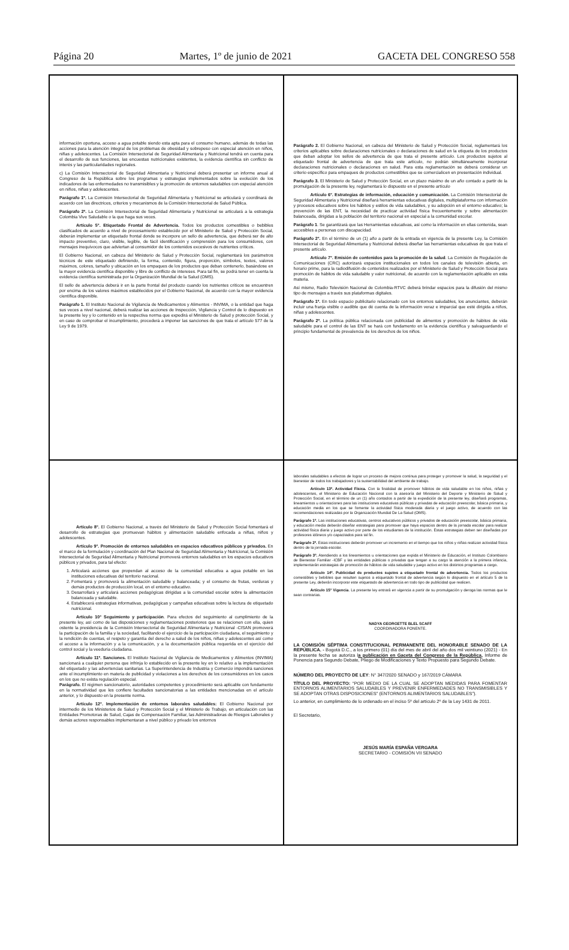Página 20 Martes, 1º de junio de 2021 GACETA DEL CONGRESO 558
información oportuna, acceso a agua potable siendo esta apta para el consumo humano, además de todas las acciones para la atención integral de los problemas de obesidad y sobrepeso con especial atención en niños, niñas y adolescentes. La Comisión Intersectorial de Seguridad Alimentaria y Nutricional tendrá en cuenta para el desarrollo de sus funciones, las encuestas nutricionales existentes, la evidencia científica sin conflicto de interés y las particularidades regionales.
c) La Comisión Intersectorial de Seguridad Alimentaria y Nutricional deberá presentar un informe anual al Congreso de la República sobre los programas y estrategias implementados sobre la evolución de los indicadores de las enfermedades no transmisibles y la promoción de entornos saludables con especial atención en niños, niñas y adolescentes.
Parágrafo 1º. La Comisión Intersectorial de Seguridad Alimentaria y Nutricional se articulará y coordinará de acuerdo con las directrices, criterios y mecanismos de la Comisión Intersectorial de Salud Pública.
Parágrafo 2ª. La Comisión Intersectorial de Seguridad Alimentaria y Nutricional se articulará a la estrategia Colombia Vive Saludable o la que haga sus veces.
Artículo 5°. Etiquetado Frontal de Advertencia. Todos los productos comestibles o bebibles clasificados de acuerdo a nivel de procesamiento establecido por el Ministerio de Salud y Protección Social, deberán implementar un etiquetado frontal donde se incorpore un sello de advertencia, que deberá ser de alto impacto preventivo, claro, visible, legible, de fácil identificación y comprensión para los consumidores, con mensajes inequívocos que adviertan al consumidor de los contenidos excesivos de nutrientes críticos.
El Gobierno Nacional, en cabeza del Ministerio de Salud y Protección Social, reglamentará los parámetros técnicos de este etiquetado definiendo, la forma, contenido, figura, proporción, símbolos, textos, valores máximos, colores, tamaño y ubicación en los empaques de los productos que deban contenerlo, basándose en la mayor evidencia científica disponible y libre de conflicto de intereses. Para tal fin, se podrá tener en cuenta la evidencia científica suministrada por la Organización Mundial de la Salud (OMS).
El sello de advertencia deberá ir en la parte frontal del producto cuando los nutrientes críticos se encuentren por encima de los valores máximos establecidos por el Gobierno Nacional, de acuerdo con la mayor evidencia científica disponible.
Parágrafo 1. El Instituto Nacional de Vigilancia de Medicamentos y Alimentos - INVIMA, o la entidad que haga sus veces a nivel nacional, deberá realizar las acciones de Inspección, Vigilancia y Control de lo dispuesto en la presente ley y lo contenido en la respectiva norma que expedirá el Ministerio de Salud y protección Social, y en caso de comprobar el incumplimiento, procederá a imponer las sanciones de que trata el artículo 577 de la Ley 9 de 1979.
Parágrafo 2. El Gobierno Nacional, en cabeza del Ministerio de Salud y Protección Social, reglamentará los criterios aplicables sobre declaraciones nutricionales o declaraciones de salud en la etiqueta de los productos que deban adoptar los sellos de advertencia de que trata el presente artículo. Los productos sujetos al etiquetado frontal de advertencia de que trata este artículo, no podrán simultáneamente incorporar declaraciones nutricionales o declaraciones en salud. Para esta reglamentación se deberá considerar un criterio específico para empaques de productos comestibles que se comercialicen en presentación individual.
Parágrafo 3. El Ministerio de Salud y Protección Social, en un plazo máximo de un año contado a partir de la promulgación de la presente ley, reglamentará lo dispuesto en el presente artículo
Artículo 6°. Estrategias de información, educación y comunicación. La Comisión Intersectorial de Seguridad Alimentaria y Nutricional diseñará herramientas educativas digitales, multiplataforma con información y procesos educativos sobre los hábitos y estilos de vida saludables, y su adopción en el entorno educativo; la prevención de las ENT, la necesidad de practicar actividad física frecuentemente y sobre alimentación balanceada, dirigidas a la población del territorio nacional en especial a la comunidad escolar.
Parágrafo 1. Se garantizará que las Herramientas educativas, así como la información en ellas contenida, sean accesibles a personas con discapacidad.
Parágrafo 2°. En el término de un (1) año a partir de la entrada en vigencia de la presente Ley, la Comisión Intersectorial de Seguridad Alimentaria y Nutricional deberá diseñar las herramientas educativas de que trata el presente artículo.
Artículo 7°. Emisión de contenidos para la promoción de la salud. La Comisión de Regulación de Comunicaciones (CRC) autorizará espacios institucionales en todos los canales de televisión abierta, en horario prime, para la radiodifusión de contenidos realizados por el Ministerio de Salud y Protección Social para promoción de hábitos de vida saludable y valor nutricional, de acuerdo con la reglamentación aplicable en esta materia.
Así mismo, Radio Televisión Nacional de Colombia-RTVC deberá brindar espacios para la difusión del mismo tipo de mensajes a través sus plataformas digitales.
Parágrafo 1º. En todo espacio publicitario relacionado con los entornos saludables, los anunciantes, deberán incluir una franja visible o audible que dé cuenta de la información veraz e imparcial que esté dirigida a niños, niñas y adolescentes.
Parágrafo 2º. La política pública relacionada con publicidad de alimentos y promoción de hábitos de vida saludable para el control de las ENT se hará con fundamento en la evidencia científica y salvaguardando el principio fundamental de prevalencia de los derechos de los niños.
Artículo 8°. El Gobierno Nacional, a través del Ministerio de Salud y Protección Social fomentará el desarrollo de estrategias que promuevan hábitos y alimentación saludable enfocada a niñas, niños y adolescentes.
Artículo 9°. Promoción de entornos saludables en espacios educativos públicos y privados. En el marco de la formulación y coordinación del Plan Nacional de Seguridad Alimentaria y Nutricional, la Comisión Intersectorial de Seguridad Alimentaria y Nutricional promoverá entornos saludables en los espacios educativos públicos y privados, para tal efecto:
1. Articulará acciones que propendan al acceso de la comunidad educativa a agua potable en las instituciones educativas del territorio nacional.
2. Fomentará y promoverá la alimentación saludable y balanceada; y el consumo de frutas, verduras y demás productos de producción local, en el entorno educativo.
3. Desarrollará y articulará acciones pedagógicas dirigidas a la comunidad escolar sobre la alimentación balanceada y saludable.
4. Establecerá estrategias informativas, pedagógicas y campañas educativas sobre la lectura de etiquetado nutricional.
Artículo 10° Seguimiento y participación. Para efectos del seguimiento al cumplimiento de la presente ley, así como de las disposiciones y reglamentaciones posteriores que se relacionen con ella, quien ostente la presidencia de la Comisión Intersectorial de Seguridad Alimentaria y Nutricional -CISAN promoverá la participación de la familia y la sociedad, facilitando el ejercicio de la participación ciudadana, el seguimiento y la rendición de cuentas, el respeto y garantía del derecho a salud de los niños, niñas y adolescentes así como el acceso a la información y a la comunicación, y a la documentación pública requerida en el ejercicio del control social y la veeduría ciudadana.
Artículo 11º. Sanciones. El Instituto Nacional de Vigilancia de Medicamentos y Alimentos (INVIMA) sancionará a cualquier persona que infrinja lo establecido en la presente ley en lo relativo a la implementación del etiquetado y las advertencias sanitarias. La Superintendencia de Industria y Comercio impondrá sanciones ante el incumplimiento en materia de publicidad y violaciones a los derechos de los consumidores en los casos en los que no exista regulación especial.
Parágrafo. El régimen sancionatorio, autoridades competentes y procedimiento será aplicable con fundamento en la normatividad que les confiere facultades sancionatorias a las entidades mencionadas en el artículo anterior, y lo dispuesto en la presente norma.
Artículo 12°. Implementación de entornos laborales saludables: El Gobierno Nacional por intermedio de los Ministerios de Salud y Protección Social y el Ministerio de Trabajo, en articulación con las Entidades Promotoras de Salud, Cajas de Compensación Familiar, las Administradoras de Riesgos Laborales y demás actores responsables implementaran a nivel público y privado los entornos
laborales saludables a efectos de lograr un proceso de mejora continua para proteger y promover la salud, la seguridad y el bienestar de todos los trabajadores y la sustentabilidad del ambiente de trabajo.
Artículo 13º. Actividad Física. Con la finalidad de promover hábitos de vida saludable en los niños, niñas y adolescentes, el Ministerio de Educación Nacional con la asesoría del Ministerio del Deporte y Ministerio de Salud y Protección Social, en el término de un (1) año contados a partir de la expedición de la presente ley, diseñará programas, lineamientos u orientaciones para las instituciones educativas públicas y privadas de educación preescolar, básica primaria, y educación media en los que se fomente la actividad física moderada diaria y el juego activo, de acuerdo con las recomendaciones realizadas por la Organización Mundial De La Salud (OMS).
Parágrafo 1º. Las instituciones educativas, centros educativos públicos y privados de educación preescolar, básica primaria, y educación media deberán diseñar estrategias para promover que haya espacios dentro de la jornada escolar para realizar actividad física diaria y juego activo por parte de los estudiantes de la institución. Estas estrategias deben ser diseñadas por profesores idóneos y/o capacitados para tal fin.
Parágrafo 2º. Estas instituciones deberán promover un incremento en el tiempo que los niños y niñas realizan actividad física dentro de la jornada escolar.
Parágrafo 3º. Atendiendo a los lineamientos u orientaciones que expida el Ministerio de Educación, el Instituto Colombiano de Bienestar Familiar -ICBF y las entidades públicas o privadas que tengan a su cargo la atención a la primera infancia, implementarán estrategias de promoción de hábitos de vida saludable y juego activo en los distintos programas a cargo.
Artículo 14º. Publicidad de productos sujetos a etiquetado frontal de advertencia. Todos los productos comestibles y bebibles que resulten sujetos a etiquetado frontal de advertencia según lo dispuesto en el artículo 5 de la presente Ley, deberán incorporar este etiquetado de advertencia en todo tipo de publicidad que realicen.
Artículo 15° Vigencia. La presente ley entrará en vigencia a partir de su promulgación y deroga las normas que le sean contrarias.
NADYA GEORGETTE BLEL SCAFF
COORDINADORA PONENTE.
LA COMISIÓN SÉPTIMA CONSTITUCIONAL PERMANENTE DEL HONORABLE SENADO DE LA REPÚBLICA. - Bogotá D.C., a los primero (01) día del mes de abril del año dos mil veintiuno (2021) - En la presente fecha se autoriza la publicación en Gaceta del Congreso de la República, Informe de Ponencia para Segundo Debate, Pliego de Modificaciones y Texto Propuesto para Segundo Debate.
NÚMERO DEL PROYECTO DE LEY: N° 347/2020 SENADO y 167/2019 CÁMARA
TÍTULO DEL PROYECTO: “POR MEDIO DE LA CUAL SE ADOPTAN MEDIDAS PARA FOMENTAR ENTORNOS ALIMENTARIOS SALUDABLES Y PREVENIR ENFERMEDADES NO TRANSMISIBLES Y SE ADOPTAN OTRAS DISPOSICIONES” (ENTORNOS ALIMENTARIOS SALUDABLES”).
Lo anterior, en cumplimiento de lo ordenado en el inciso 5º del artículo 2º de la Ley 1431 de 2011.
El Secretario,
JESÚS MARÍA ESPAÑA VERGARA
SECRETARIO - COMISIÓN VII SENADO